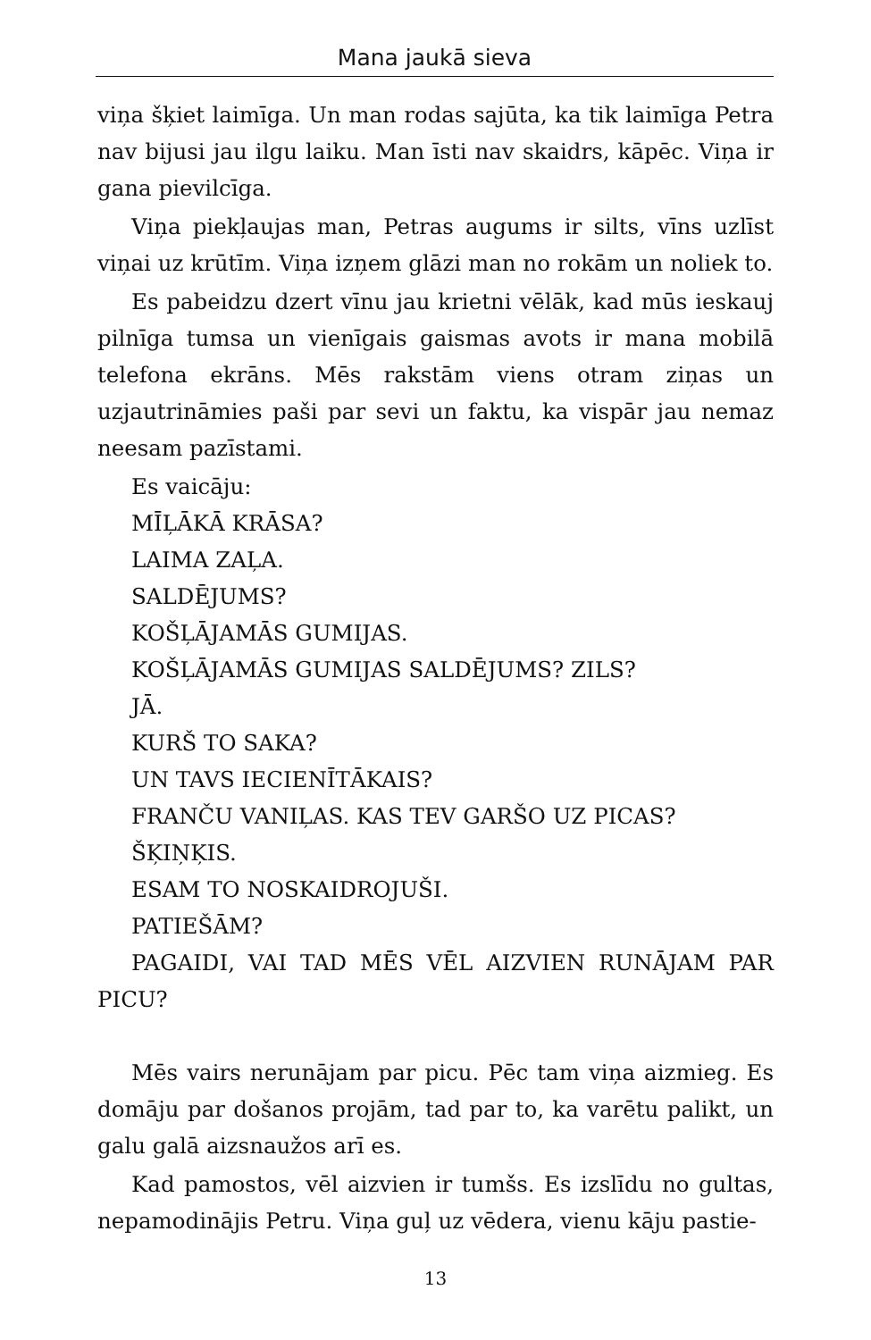Mana jaukā sieva
viņa šķiet laimīga. Un man rodas sajūta, ka tik laimīga Petra nav bijusi jau ilgu laiku. Man īsti nav skaidrs, kāpēc. Viņa ir gana pievilcīga.
Viņa piekļaujas man, Petras augums ir silts, vīns uzlīst viņai uz krūtīm. Viņa izņem glāzi man no rokām un noliek to.
Es pabeidzu dzert vīnu jau krietni vēlāk, kad mūs ieskauj pilnīga tumsa un vienīgais gaismas avots ir mana mobilā telefona ekrāns. Mēs rakstām viens otram ziņas un uzjautrināmies paši par sevi un faktu, ka vispār jau nemaz neesam pazīstami.
Es vaicāju:
MĪĻĀKĀ KRĀSA?
LAIMA ZAĻA.
SALDĒJUMS?
KOŠĻĀJAMĀS GUMIJAS.
KOŠĻĀJAMĀS GUMIJAS SALDĒJUMS? ZILS?
JĀ.
KURŠ TO SAKA?
UN TAVS IECIENĪTĀKAIS?
FRANČU VANIĻAS. KAS TEV GARŠO UZ PICAS?
ŠĶIŅĶIS.
ESAM TO NOSKAIDROJUŠI.
PATIEŠĀM?
PAGAIDI, VAI TAD MĒS VĒL AIZVIEN RUNĀJAM PAR PICU?
Mēs vairs nerunājam par picu. Pēc tam viņa aizmieg. Es domāju par došanos projām, tad par to, ka varētu palikt, un galu galā aizsnaužos arī es.
Kad pamostos, vēl aizvien ir tumšs. Es izslīdu no gultas, nepamodinājis Petru. Viņa guļ uz vēdera, vienu kāju pastie-
13